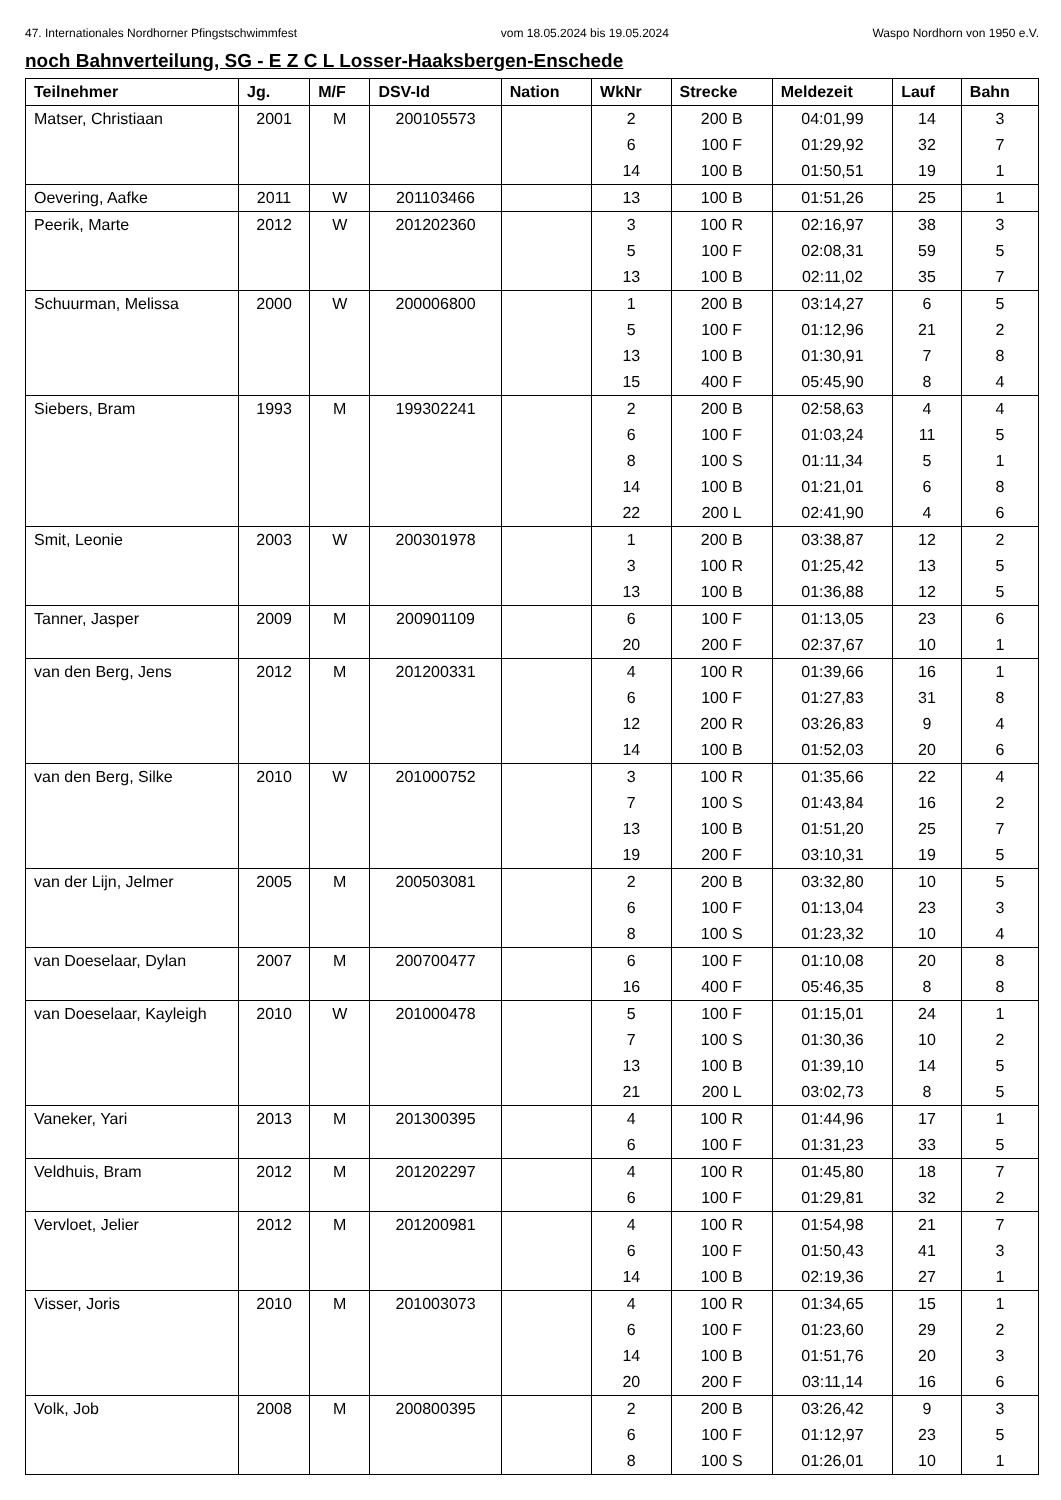47. Internationales Nordhorner Pfingstschwimmfest vom 18.05.2024 bis 19.05.2024 Waspo Nordhorn von 1950 e.V.
noch Bahnverteilung, SG - E Z C L Losser-Haaksbergen-Enschede
| Teilnehmer | Jg. | M/F | DSV-Id | Nation | WkNr | Strecke | Meldezeit | Lauf | Bahn |
| --- | --- | --- | --- | --- | --- | --- | --- | --- | --- |
| Matser, Christiaan | 2001 | M | 200105573 | | 2 | 200 B | 04:01,99 | 14 | 3 |
| | | | | | 6 | 100 F | 01:29,92 | 32 | 7 |
| | | | | | 14 | 100 B | 01:50,51 | 19 | 1 |
| Oevering, Aafke | 2011 | W | 201103466 | | 13 | 100 B | 01:51,26 | 25 | 1 |
| Peerik, Marte | 2012 | W | 201202360 | | 3 | 100 R | 02:16,97 | 38 | 3 |
| | | | | | 5 | 100 F | 02:08,31 | 59 | 5 |
| | | | | | 13 | 100 B | 02:11,02 | 35 | 7 |
| Schuurman, Melissa | 2000 | W | 200006800 | | 1 | 200 B | 03:14,27 | 6 | 5 |
| | | | | | 5 | 100 F | 01:12,96 | 21 | 2 |
| | | | | | 13 | 100 B | 01:30,91 | 7 | 8 |
| | | | | | 15 | 400 F | 05:45,90 | 8 | 4 |
| Siebers, Bram | 1993 | M | 199302241 | | 2 | 200 B | 02:58,63 | 4 | 4 |
| | | | | | 6 | 100 F | 01:03,24 | 11 | 5 |
| | | | | | 8 | 100 S | 01:11,34 | 5 | 1 |
| | | | | | 14 | 100 B | 01:21,01 | 6 | 8 |
| | | | | | 22 | 200 L | 02:41,90 | 4 | 6 |
| Smit, Leonie | 2003 | W | 200301978 | | 1 | 200 B | 03:38,87 | 12 | 2 |
| | | | | | 3 | 100 R | 01:25,42 | 13 | 5 |
| | | | | | 13 | 100 B | 01:36,88 | 12 | 5 |
| Tanner, Jasper | 2009 | M | 200901109 | | 6 | 100 F | 01:13,05 | 23 | 6 |
| | | | | | 20 | 200 F | 02:37,67 | 10 | 1 |
| van den Berg, Jens | 2012 | M | 201200331 | | 4 | 100 R | 01:39,66 | 16 | 1 |
| | | | | | 6 | 100 F | 01:27,83 | 31 | 8 |
| | | | | | 12 | 200 R | 03:26,83 | 9 | 4 |
| | | | | | 14 | 100 B | 01:52,03 | 20 | 6 |
| van den Berg, Silke | 2010 | W | 201000752 | | 3 | 100 R | 01:35,66 | 22 | 4 |
| | | | | | 7 | 100 S | 01:43,84 | 16 | 2 |
| | | | | | 13 | 100 B | 01:51,20 | 25 | 7 |
| | | | | | 19 | 200 F | 03:10,31 | 19 | 5 |
| van der Lijn, Jelmer | 2005 | M | 200503081 | | 2 | 200 B | 03:32,80 | 10 | 5 |
| | | | | | 6 | 100 F | 01:13,04 | 23 | 3 |
| | | | | | 8 | 100 S | 01:23,32 | 10 | 4 |
| van Doeselaar, Dylan | 2007 | M | 200700477 | | 6 | 100 F | 01:10,08 | 20 | 8 |
| | | | | | 16 | 400 F | 05:46,35 | 8 | 8 |
| van Doeselaar, Kayleigh | 2010 | W | 201000478 | | 5 | 100 F | 01:15,01 | 24 | 1 |
| | | | | | 7 | 100 S | 01:30,36 | 10 | 2 |
| | | | | | 13 | 100 B | 01:39,10 | 14 | 5 |
| | | | | | 21 | 200 L | 03:02,73 | 8 | 5 |
| Vaneker, Yari | 2013 | M | 201300395 | | 4 | 100 R | 01:44,96 | 17 | 1 |
| | | | | | 6 | 100 F | 01:31,23 | 33 | 5 |
| Veldhuis, Bram | 2012 | M | 201202297 | | 4 | 100 R | 01:45,80 | 18 | 7 |
| | | | | | 6 | 100 F | 01:29,81 | 32 | 2 |
| Vervloet, Jelier | 2012 | M | 201200981 | | 4 | 100 R | 01:54,98 | 21 | 7 |
| | | | | | 6 | 100 F | 01:50,43 | 41 | 3 |
| | | | | | 14 | 100 B | 02:19,36 | 27 | 1 |
| Visser, Joris | 2010 | M | 201003073 | | 4 | 100 R | 01:34,65 | 15 | 1 |
| | | | | | 6 | 100 F | 01:23,60 | 29 | 2 |
| | | | | | 14 | 100 B | 01:51,76 | 20 | 3 |
| | | | | | 20 | 200 F | 03:11,14 | 16 | 6 |
| Volk, Job | 2008 | M | 200800395 | | 2 | 200 B | 03:26,42 | 9 | 3 |
| | | | | | 6 | 100 F | 01:12,97 | 23 | 5 |
| | | | | | 8 | 100 S | 01:26,01 | 10 | 1 |